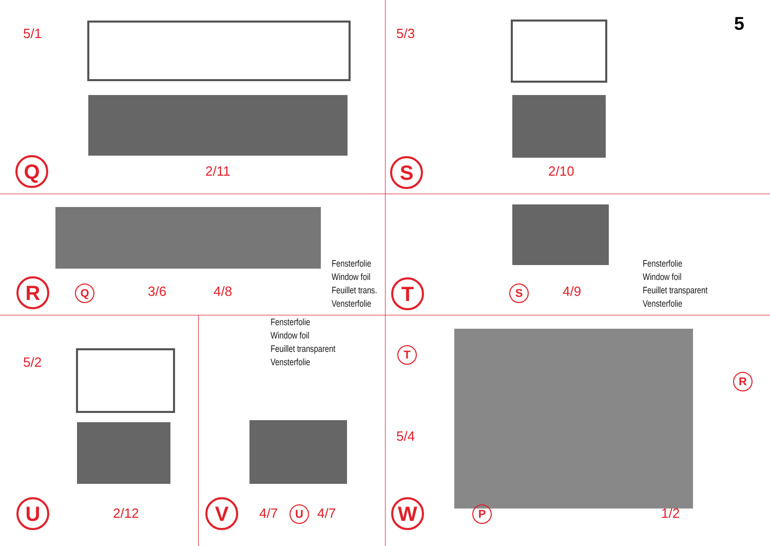5/1
Q
2/11
5/3 5
S
2/10
R
Q 3/6 4/8
Fensterfolie
Window foil
Feuillet trans.
Vensterfolie
T
S 4/9
Fensterfolie
Window foil
Feuillet transparent
Vensterfolie
5/2
U
2/12
Fensterfolie
Window foil
Feuillet transparent
Vensterfolie
V
4/7 U 4/7
T
R
5/4
W
P 1/2